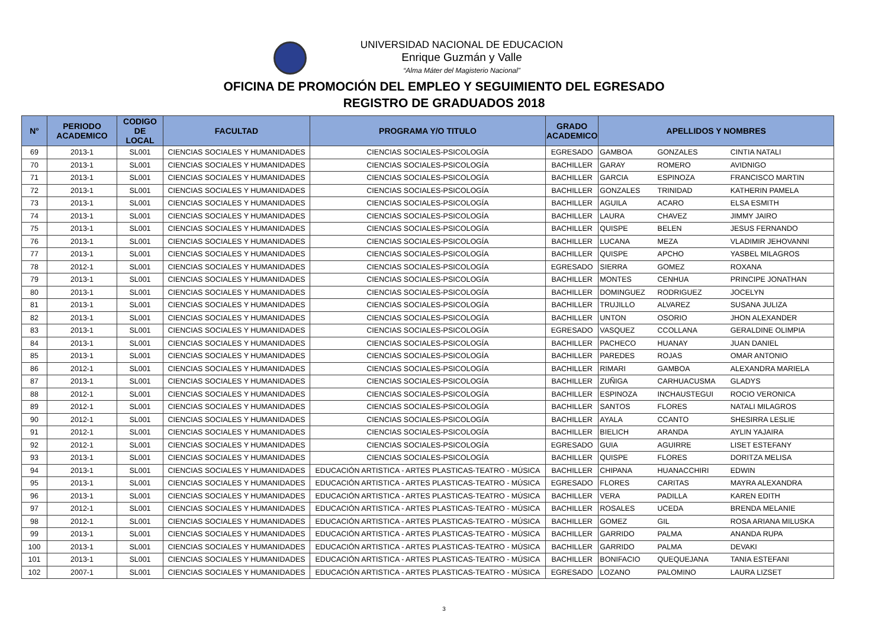UNIVERSIDAD NACIONAL DE EDUCACION
Enrique Guzmán y Valle
“Alma Máter del Magisterio Nacional”
OFICINA DE PROMOCIÓN DEL EMPLEO Y SEGUIMIENTO DEL EGRESADO
REGISTRO DE GRADUADOS 2018
| N° | PERIODO ACADEMICO | CODIGO DE LOCAL | FACULTAD | PROGRAMA Y/O TITULO | GRADO ACADEMICO | APELLIDOS Y NOMBRES | | |
| --- | --- | --- | --- | --- | --- | --- | --- | --- |
| 69 | 2013-1 | SL001 | CIENCIAS SOCIALES Y HUMANIDADES | CIENCIAS SOCIALES-PSICOLOGÍA | EGRESADO | GAMBOA | GONZALES | CINTIA NATALI |
| 70 | 2013-1 | SL001 | CIENCIAS SOCIALES Y HUMANIDADES | CIENCIAS SOCIALES-PSICOLOGÍA | BACHILLER | GARAY | ROMERO | AVIDNIGO |
| 71 | 2013-1 | SL001 | CIENCIAS SOCIALES Y HUMANIDADES | CIENCIAS SOCIALES-PSICOLOGÍA | BACHILLER | GARCIA | ESPINOZA | FRANCISCO MARTIN |
| 72 | 2013-1 | SL001 | CIENCIAS SOCIALES Y HUMANIDADES | CIENCIAS SOCIALES-PSICOLOGÍA | BACHILLER | GONZALES | TRINIDAD | KATHERIN PAMELA |
| 73 | 2013-1 | SL001 | CIENCIAS SOCIALES Y HUMANIDADES | CIENCIAS SOCIALES-PSICOLOGÍA | BACHILLER | AGUILA | ACARO | ELSA ESMITH |
| 74 | 2013-1 | SL001 | CIENCIAS SOCIALES Y HUMANIDADES | CIENCIAS SOCIALES-PSICOLOGÍA | BACHILLER | LAURA | CHAVEZ | JIMMY JAIRO |
| 75 | 2013-1 | SL001 | CIENCIAS SOCIALES Y HUMANIDADES | CIENCIAS SOCIALES-PSICOLOGÍA | BACHILLER | QUISPE | BELEN | JESUS FERNANDO |
| 76 | 2013-1 | SL001 | CIENCIAS SOCIALES Y HUMANIDADES | CIENCIAS SOCIALES-PSICOLOGÍA | BACHILLER | LUCANA | MEZA | VLADIMIR JEHOVANNI |
| 77 | 2013-1 | SL001 | CIENCIAS SOCIALES Y HUMANIDADES | CIENCIAS SOCIALES-PSICOLOGÍA | BACHILLER | QUISPE | APCHO | YASBEL MILAGROS |
| 78 | 2012-1 | SL001 | CIENCIAS SOCIALES Y HUMANIDADES | CIENCIAS SOCIALES-PSICOLOGÍA | EGRESADO | SIERRA | GOMEZ | ROXANA |
| 79 | 2013-1 | SL001 | CIENCIAS SOCIALES Y HUMANIDADES | CIENCIAS SOCIALES-PSICOLOGÍA | BACHILLER | MONTES | CENHUA | PRINCIPE JONATHAN |
| 80 | 2013-1 | SL001 | CIENCIAS SOCIALES Y HUMANIDADES | CIENCIAS SOCIALES-PSICOLOGÍA | BACHILLER | DOMINGUEZ | RODRIGUEZ | JOCELYN |
| 81 | 2013-1 | SL001 | CIENCIAS SOCIALES Y HUMANIDADES | CIENCIAS SOCIALES-PSICOLOGÍA | BACHILLER | TRUJILLO | ALVAREZ | SUSANA JULIZA |
| 82 | 2013-1 | SL001 | CIENCIAS SOCIALES Y HUMANIDADES | CIENCIAS SOCIALES-PSICOLOGÍA | BACHILLER | UNTON | OSORIO | JHON ALEXANDER |
| 83 | 2013-1 | SL001 | CIENCIAS SOCIALES Y HUMANIDADES | CIENCIAS SOCIALES-PSICOLOGÍA | EGRESADO | VASQUEZ | CCOLLANA | GERALDINE OLIMPIA |
| 84 | 2013-1 | SL001 | CIENCIAS SOCIALES Y HUMANIDADES | CIENCIAS SOCIALES-PSICOLOGÍA | BACHILLER | PACHECO | HUANAY | JUAN DANIEL |
| 85 | 2013-1 | SL001 | CIENCIAS SOCIALES Y HUMANIDADES | CIENCIAS SOCIALES-PSICOLOGÍA | BACHILLER | PAREDES | ROJAS | OMAR ANTONIO |
| 86 | 2012-1 | SL001 | CIENCIAS SOCIALES Y HUMANIDADES | CIENCIAS SOCIALES-PSICOLOGÍA | BACHILLER | RIMARI | GAMBOA | ALEXANDRA MARIELA |
| 87 | 2013-1 | SL001 | CIENCIAS SOCIALES Y HUMANIDADES | CIENCIAS SOCIALES-PSICOLOGÍA | BACHILLER | ZUÑIGA | CARHUACUSMA | GLADYS |
| 88 | 2012-1 | SL001 | CIENCIAS SOCIALES Y HUMANIDADES | CIENCIAS SOCIALES-PSICOLOGÍA | BACHILLER | ESPINOZA | INCHAUSTEGUI | ROCIO VERONICA |
| 89 | 2012-1 | SL001 | CIENCIAS SOCIALES Y HUMANIDADES | CIENCIAS SOCIALES-PSICOLOGÍA | BACHILLER | SANTOS | FLORES | NATALI MILAGROS |
| 90 | 2012-1 | SL001 | CIENCIAS SOCIALES Y HUMANIDADES | CIENCIAS SOCIALES-PSICOLOGÍA | BACHILLER | AYALA | CCANTO | SHESIRRA LESLIE |
| 91 | 2012-1 | SL001 | CIENCIAS SOCIALES Y HUMANIDADES | CIENCIAS SOCIALES-PSICOLOGÍA | BACHILLER | BIELICH | ARANDA | AYLIN YAJAIRA |
| 92 | 2012-1 | SL001 | CIENCIAS SOCIALES Y HUMANIDADES | CIENCIAS SOCIALES-PSICOLOGÍA | EGRESADO | GUIA | AGUIRRE | LISET ESTEFANY |
| 93 | 2013-1 | SL001 | CIENCIAS SOCIALES Y HUMANIDADES | CIENCIAS SOCIALES-PSICOLOGÍA | BACHILLER | QUISPE | FLORES | DORITZA MELISA |
| 94 | 2013-1 | SL001 | CIENCIAS SOCIALES Y HUMANIDADES | EDUCACIÓN ARTISTICA - ARTES PLASTICAS-TEATRO - MÚSICA | BACHILLER | CHIPANA | HUANACCHIRI | EDWIN |
| 95 | 2013-1 | SL001 | CIENCIAS SOCIALES Y HUMANIDADES | EDUCACIÓN ARTISTICA - ARTES PLASTICAS-TEATRO - MÚSICA | EGRESADO | FLORES | CARITAS | MAYRA ALEXANDRA |
| 96 | 2013-1 | SL001 | CIENCIAS SOCIALES Y HUMANIDADES | EDUCACIÓN ARTISTICA - ARTES PLASTICAS-TEATRO - MÚSICA | BACHILLER | VERA | PADILLA | KAREN EDITH |
| 97 | 2012-1 | SL001 | CIENCIAS SOCIALES Y HUMANIDADES | EDUCACIÓN ARTISTICA - ARTES PLASTICAS-TEATRO - MÚSICA | BACHILLER | ROSALES | UCEDA | BRENDA MELANIE |
| 98 | 2012-1 | SL001 | CIENCIAS SOCIALES Y HUMANIDADES | EDUCACIÓN ARTISTICA - ARTES PLASTICAS-TEATRO - MÚSICA | BACHILLER | GOMEZ | GIL | ROSA ARIANA MILUSKA |
| 99 | 2013-1 | SL001 | CIENCIAS SOCIALES Y HUMANIDADES | EDUCACIÓN ARTISTICA - ARTES PLASTICAS-TEATRO - MÚSICA | BACHILLER | GARRIDO | PALMA | ANANDA RUPA |
| 100 | 2013-1 | SL001 | CIENCIAS SOCIALES Y HUMANIDADES | EDUCACIÓN ARTISTICA - ARTES PLASTICAS-TEATRO - MÚSICA | BACHILLER | GARRIDO | PALMA | DEVAKI |
| 101 | 2013-1 | SL001 | CIENCIAS SOCIALES Y HUMANIDADES | EDUCACIÓN ARTISTICA - ARTES PLASTICAS-TEATRO - MÚSICA | BACHILLER | BONIFACIO | QUEQUEJANA | TANIA ESTEFANI |
| 102 | 2007-1 | SL001 | CIENCIAS SOCIALES Y HUMANIDADES | EDUCACIÓN ARTISTICA - ARTES PLASTICAS-TEATRO - MÚSICA | EGRESADO | LOZANO | PALOMINO | LAURA LIZSET |
3